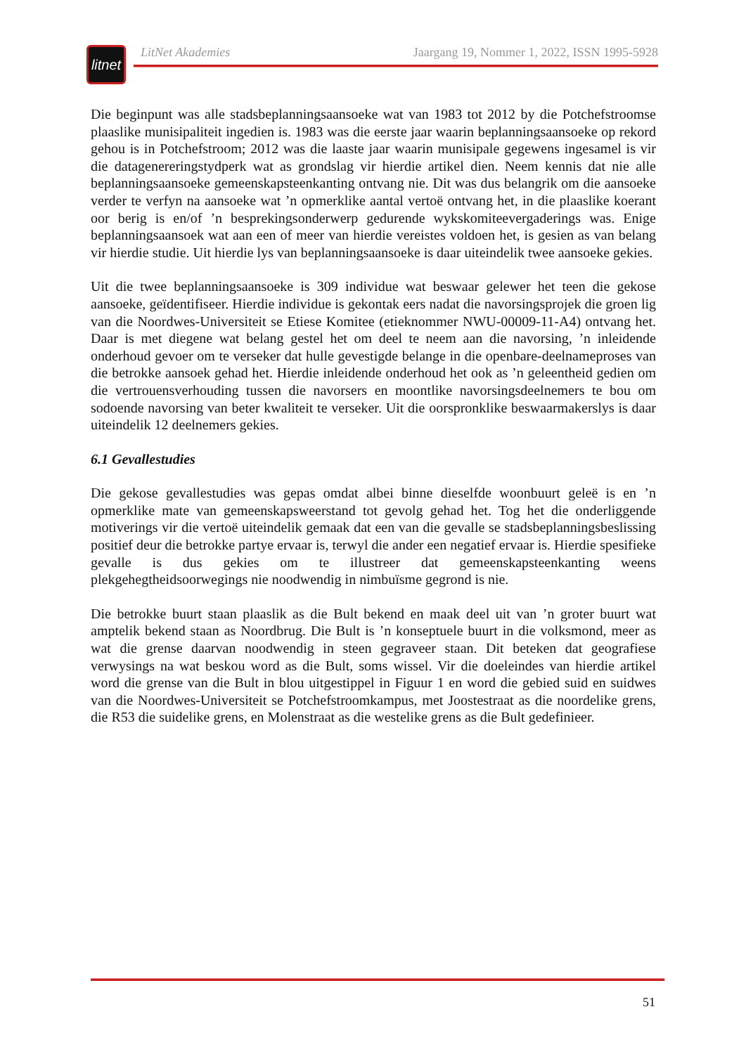litnet
LitNet Akademies Jaargang 19, Nommer 1, 2022, ISSN 1995-5928
Die beginpunt was alle stadsbeplanningsaansoeke wat van 1983 tot 2012 by die Potchefstroomse plaaslike munisipaliteit ingedien is. 1983 was die eerste jaar waarin beplanningsaansoeke op rekord gehou is in Potchefstroom; 2012 was die laaste jaar waarin munisipale gegewens ingesamel is vir die datagenereringstydperk wat as grondslag vir hierdie artikel dien. Neem kennis dat nie alle beplanningsaansoeke gemeenskapsteenkanting ontvang nie. Dit was dus belangrik om die aansoeke verder te verfyn na aansoeke wat ’n opmerklike aantal vertoë ontvang het, in die plaaslike koerant oor berig is en/of ’n besprekingsonderwerp gedurende wykskomiteevergaderings was. Enige beplanningsaansoek wat aan een of meer van hierdie vereistes voldoen het, is gesien as van belang vir hierdie studie. Uit hierdie lys van beplannings­aansoeke is daar uiteindelik twee aansoeke gekies.
Uit die twee beplanningsaansoeke is 309 individue wat beswaar gelewer het teen die gekose aansoeke, geïdentifiseer. Hierdie individue is gekontak eers nadat die navorsingsprojek die groen lig van die Noordwes-Universiteit se Etiese Komitee (etieknommer NWU-00009-11-A4) ontvang het. Daar is met diegene wat belang gestel het om deel te neem aan die navorsing, ’n inleidende onderhoud gevoer om te verseker dat hulle gevestigde belange in die openbare-deelnameproses van die betrokke aansoek gehad het. Hierdie inleidende onderhoud het ook as ’n geleentheid gedien om die vertrouensverhouding tussen die navorsers en moontlike navorsingsdeelnemers te bou om sodoende navorsing van beter kwaliteit te verseker. Uit die oorspronklike beswaarmakerslys is daar uiteindelik 12 deelnemers gekies.
6.1 Gevallestudies
Die gekose gevallestudies was gepas omdat albei binne dieselfde woonbuurt geleë is en ’n opmerklike mate van gemeenskapsweerstand tot gevolg gehad het. Tog het die onderliggende motiverings vir die vertoë uiteindelik gemaak dat een van die gevalle se stadsbeplannings­beslissing positief deur die betrokke partye ervaar is, terwyl die ander een negatief ervaar is. Hierdie spesifieke gevalle is dus gekies om te illustreer dat gemeenskapsteenkanting weens plekgehegtheidsoorwegings nie noodwendig in nimbuïsme gegrond is nie.
Die betrokke buurt staan plaaslik as die Bult bekend en maak deel uit van ’n groter buurt wat amptelik bekend staan as Noordbrug. Die Bult is ’n konseptuele buurt in die volksmond, meer as wat die grense daarvan noodwendig in steen gegraveer staan. Dit beteken dat geografiese verwysings na wat beskou word as die Bult, soms wissel. Vir die doeleindes van hierdie artikel word die grense van die Bult in blou uitgestippel in Figuur 1 en word die gebied suid en suidwes van die Noordwes-Universiteit se Potchefstroomkampus, met Joostestraat as die noordelike grens, die R53 die suidelike grens, en Molenstraat as die westelike grens as die Bult gedefinieer.
51